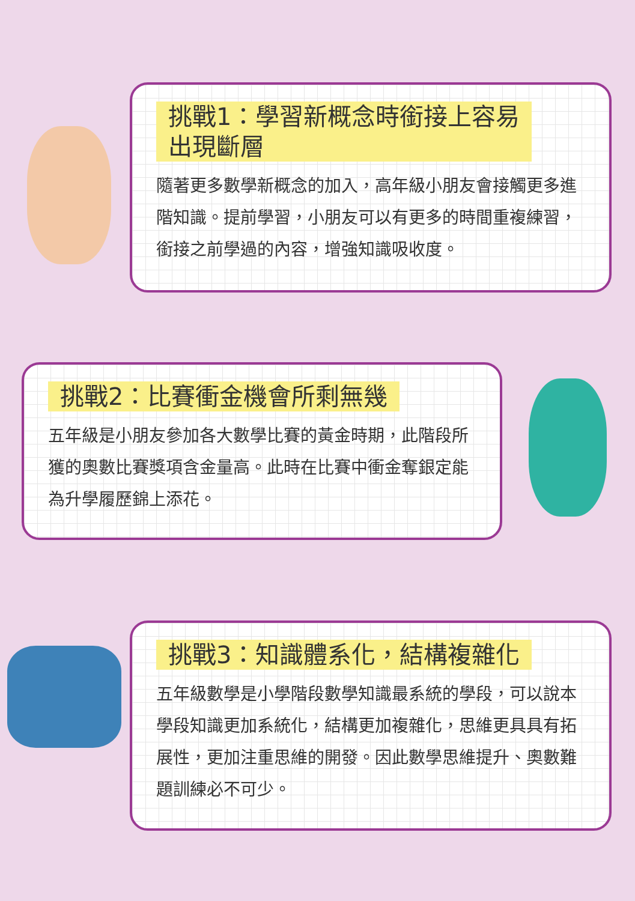挑戰1：學習新概念時銜接上容易
出現斷層
隨著更多數學新概念的加入，高年級小朋友會接觸更多進階知識。提前學習，小朋友可以有更多的時間重複練習，銜接之前學過的內容，增強知識吸收度。
挑戰2：比賽衝金機會所剩無幾
五年級是小朋友參加各大數學比賽的黃金時期，此階段所獲的奧數比賽獎項含金量高。此時在比賽中衝金奪銀定能為升學履歷錦上添花。
挑戰3：知識體系化，結構複雜化
五年級數學是小學階段數學知識最系統的學段，可以說本學段知識更加系統化，結構更加複雜化，思維更具具有拓展性，更加注重思維的開發。因此數學思維提升、奧數難題訓練必不可少。